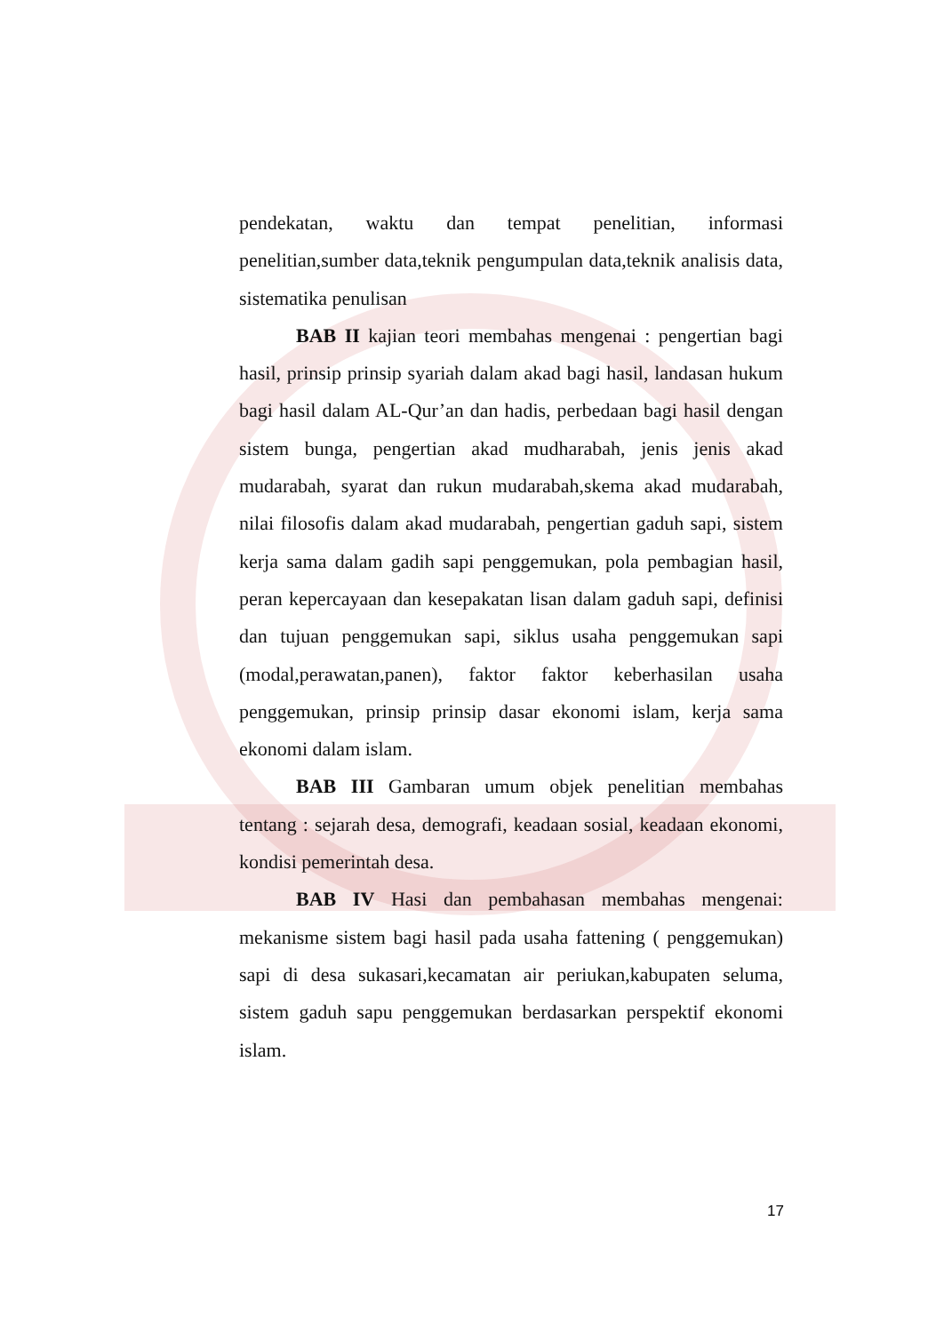pendekatan, waktu dan tempat penelitian, informasi penelitian,sumber data,teknik pengumpulan data,teknik analisis data, sistematika penulisan
BAB II kajian teori membahas mengenai : pengertian bagi hasil, prinsip prinsip syariah dalam akad bagi hasil, landasan hukum bagi hasil dalam AL-Qur’an dan hadis, perbedaan bagi hasil dengan sistem bunga, pengertian akad mudharabah, jenis jenis akad mudarabah, syarat dan rukun mudarabah,skema akad mudarabah, nilai filosofis dalam akad mudarabah, pengertian gaduh sapi, sistem kerja sama dalam gadih sapi penggemukan, pola pembagian hasil, peran kepercayaan dan kesepakatan lisan dalam gaduh sapi, definisi dan tujuan penggemukan sapi, siklus usaha penggemukan sapi (modal,perawatan,panen), faktor faktor keberhasilan usaha penggemukan, prinsip prinsip dasar ekonomi islam, kerja sama ekonomi dalam islam.
BAB III Gambaran umum objek penelitian membahas tentang : sejarah desa, demografi, keadaan sosial, keadaan ekonomi, kondisi pemerintah desa.
BAB IV Hasi dan pembahasan membahas mengenai: mekanisme sistem bagi hasil pada usaha fattening ( penggemukan) sapi di desa sukasari,kecamatan air periukan,kabupaten seluma, sistem gaduh sapu penggemukan berdasarkan perspektif ekonomi islam.
17